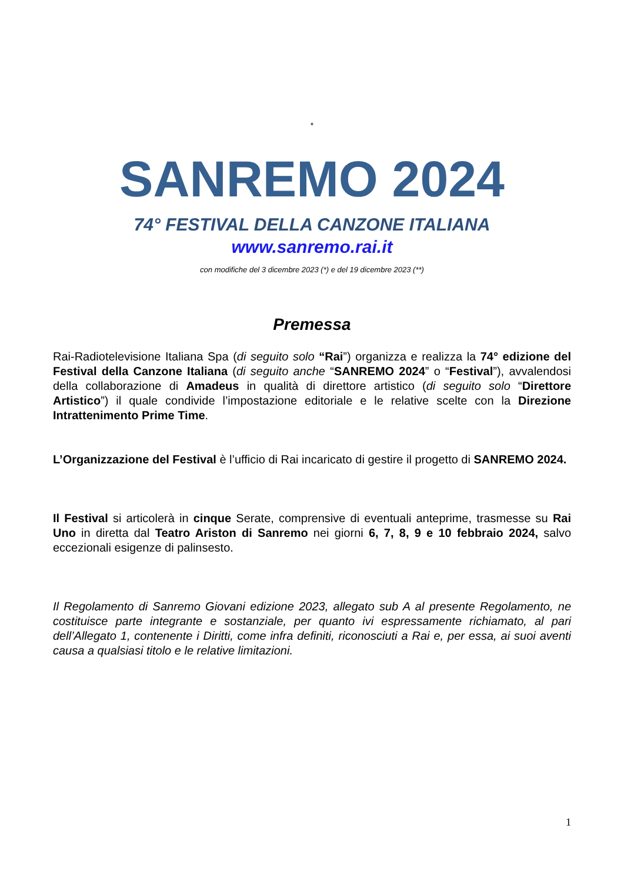*
SANREMO 2024
74° FESTIVAL DELLA CANZONE ITALIANA
www.sanremo.rai.it
con modifiche del 3 dicembre 2023 (*) e del 19 dicembre 2023 (**)
Premessa
Rai-Radiotelevisione Italiana Spa (di seguito solo “Rai”) organizza e realizza la 74° edizione del Festival della Canzone Italiana (di seguito anche “SANREMO 2024” o “Festival”), avvalendosi della collaborazione di Amadeus in qualità di direttore artistico (di seguito solo “Direttore Artistico”) il quale condivide l’impostazione editoriale e le relative scelte con la Direzione Intrattenimento Prime Time.
L’Organizzazione del Festival è l’ufficio di Rai incaricato di gestire il progetto di SANREMO 2024.
Il Festival si articolerà in cinque Serate, comprensive di eventuali anteprime, trasmesse su Rai Uno in diretta dal Teatro Ariston di Sanremo nei giorni 6, 7, 8, 9 e 10 febbraio 2024, salvo eccezionali esigenze di palinsesto.
Il Regolamento di Sanremo Giovani edizione 2023, allegato sub A al presente Regolamento, ne costituisce parte integrante e sostanziale, per quanto ivi espressamente richiamato, al pari dell’Allegato 1, contenente i Diritti, come infra definiti, riconosciuti a Rai e, per essa, ai suoi aventi causa a qualsiasi titolo e le relative limitazioni.
1